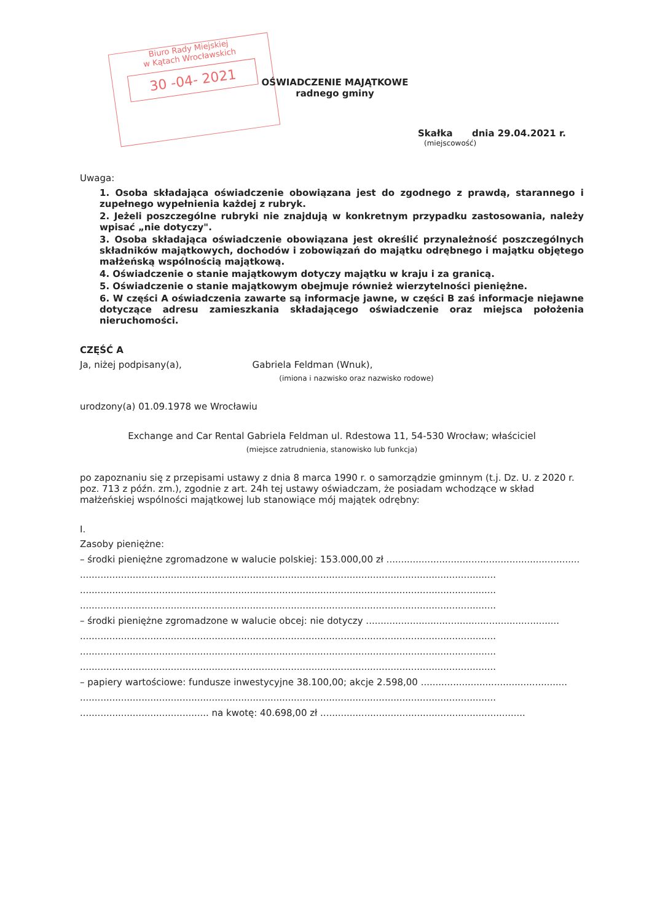Biuro Rady Miejskiej
w Kątach Wrocławskich
30 -04- 2021
OŚWIADCZENIE MAJĄTKOWE
radnego gminy
Skałka dnia 29.04.2021 r.
(miejscowość)
Uwaga:
1. Osoba składająca oświadczenie obowiązana jest do zgodnego z prawdą, starannego i zupełnego wypełnienia każdej z rubryk.
2. Jeżeli poszczególne rubryki nie znajdują w konkretnym przypadku zastosowania, należy wpisać „nie dotyczy".
3. Osoba składająca oświadczenie obowiązana jest określić przynależność poszczególnych składników majątkowych, dochodów i zobowiązań do majątku odrębnego i majątku objętego małżeńską wspólnością majątkową.
4. Oświadczenie o stanie majątkowym dotyczy majątku w kraju i za granicą.
5. Oświadczenie o stanie majątkowym obejmuje również wierzytelności pieniężne.
6. W części A oświadczenia zawarte są informacje jawne, w części B zaś informacje niejawne dotyczące adresu zamieszkania składającego oświadczenie oraz miejsca położenia nieruchomości.
CZĘŚĆ A
Ja, niżej podpisany(a), Gabriela Feldman (Wnuk),
(imiona i nazwisko oraz nazwisko rodowe)
urodzony(a) 01.09.1978 we Wrocławiu
Exchange and Car Rental Gabriela Feldman ul. Rdestowa 11, 54-530 Wrocław; właściciel
(miejsce zatrudnienia, stanowisko lub funkcja)
po zapoznaniu się z przepisami ustawy z dnia 8 marca 1990 r. o samorządzie gminnym (t.j. Dz. U. z 2020 r. poz. 713 z późn. zm.), zgodnie z art. 24h tej ustawy oświadczam, że posiadam wchodzące w skład małżeńskiej wspólności majątkowej lub stanowiące mój majątek odrębny:
I.
Zasoby pieniężne:
– środki pieniężne zgromadzone w walucie polskiej: 153.000,00 zł ..................................................................
..............................................................................................................................................
..............................................................................................................................................
..............................................................................................................................................
– środki pieniężne zgromadzone w walucie obcej: nie dotyczy ..................................................................
..............................................................................................................................................
..............................................................................................................................................
..............................................................................................................................................
– papiery wartościowe: fundusze inwestycyjne 38.100,00; akcje 2.598,00 ..................................................
..............................................................................................................................................
............................................ na kwotę: 40.698,00 zł ......................................................................